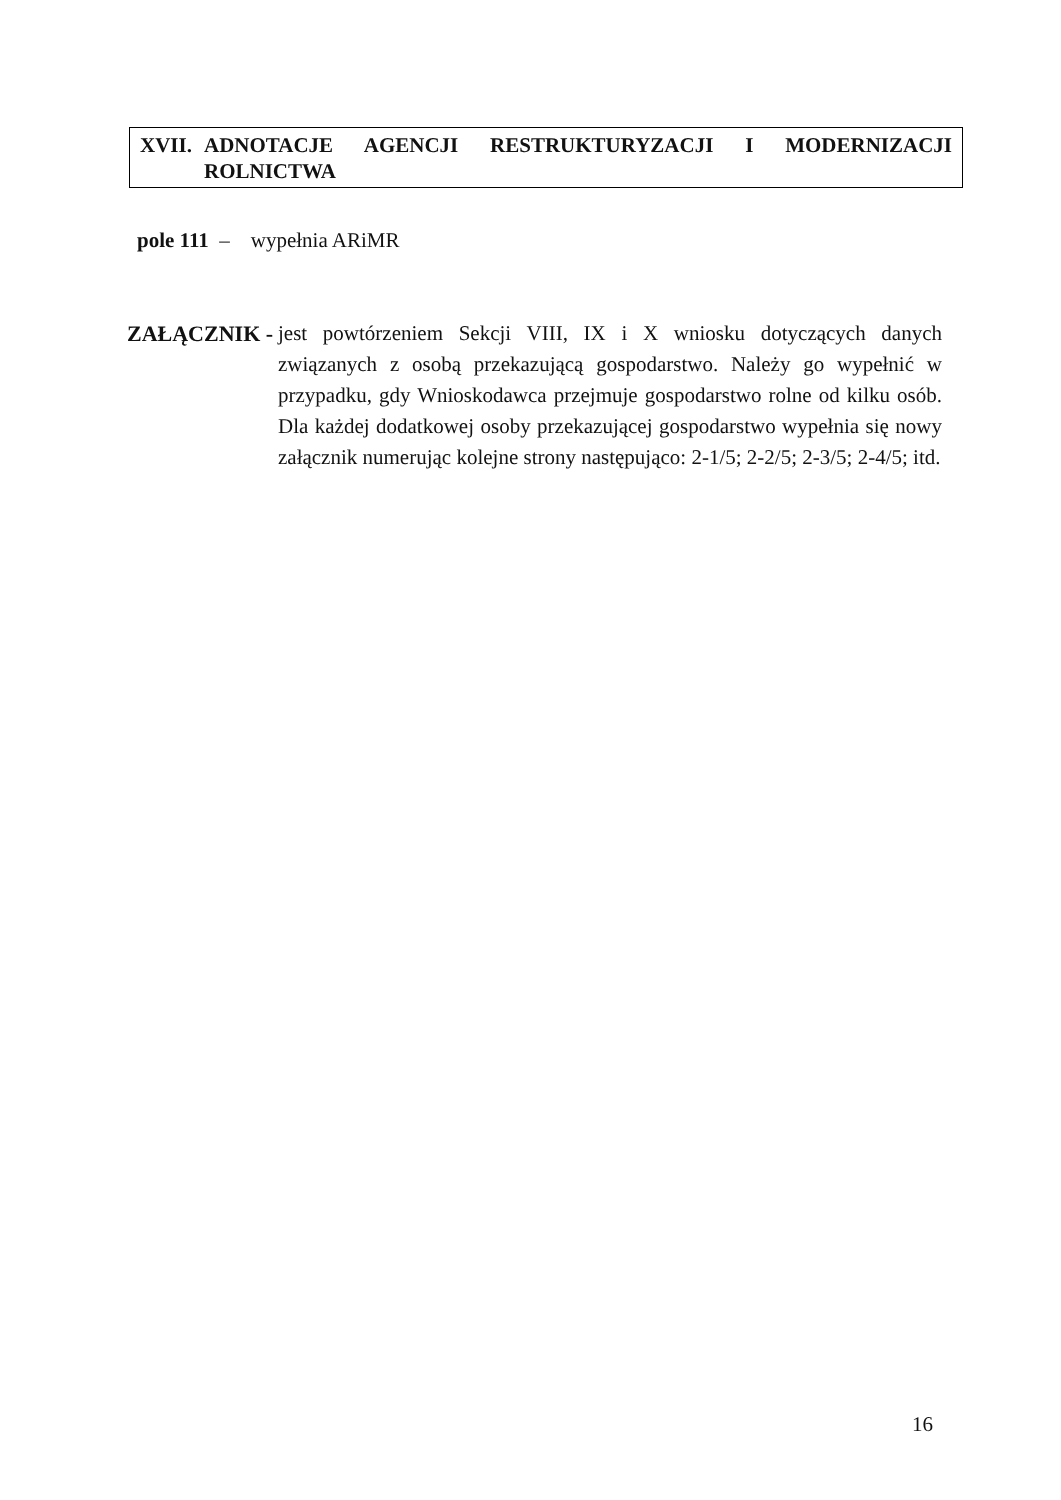XVII. ADNOTACJE AGENCJI RESTRUKTURYZACJI I MODERNIZACJI
ROLNICTWA
pole 111 – wypełnia ARiMR
ZAŁĄCZNIK - jest powtórzeniem Sekcji VIII, IX i X wniosku dotyczących danych związanych z osobą przekazującą gospodarstwo. Należy go wypełnić w przypadku, gdy Wnioskodawca przejmuje gospodarstwo rolne od kilku osób. Dla każdej dodatkowej osoby przekazującej gospodarstwo wypełnia się nowy załącznik numerując kolejne strony następująco: 2-1/5; 2-2/5; 2-3/5; 2-4/5; itd.
16